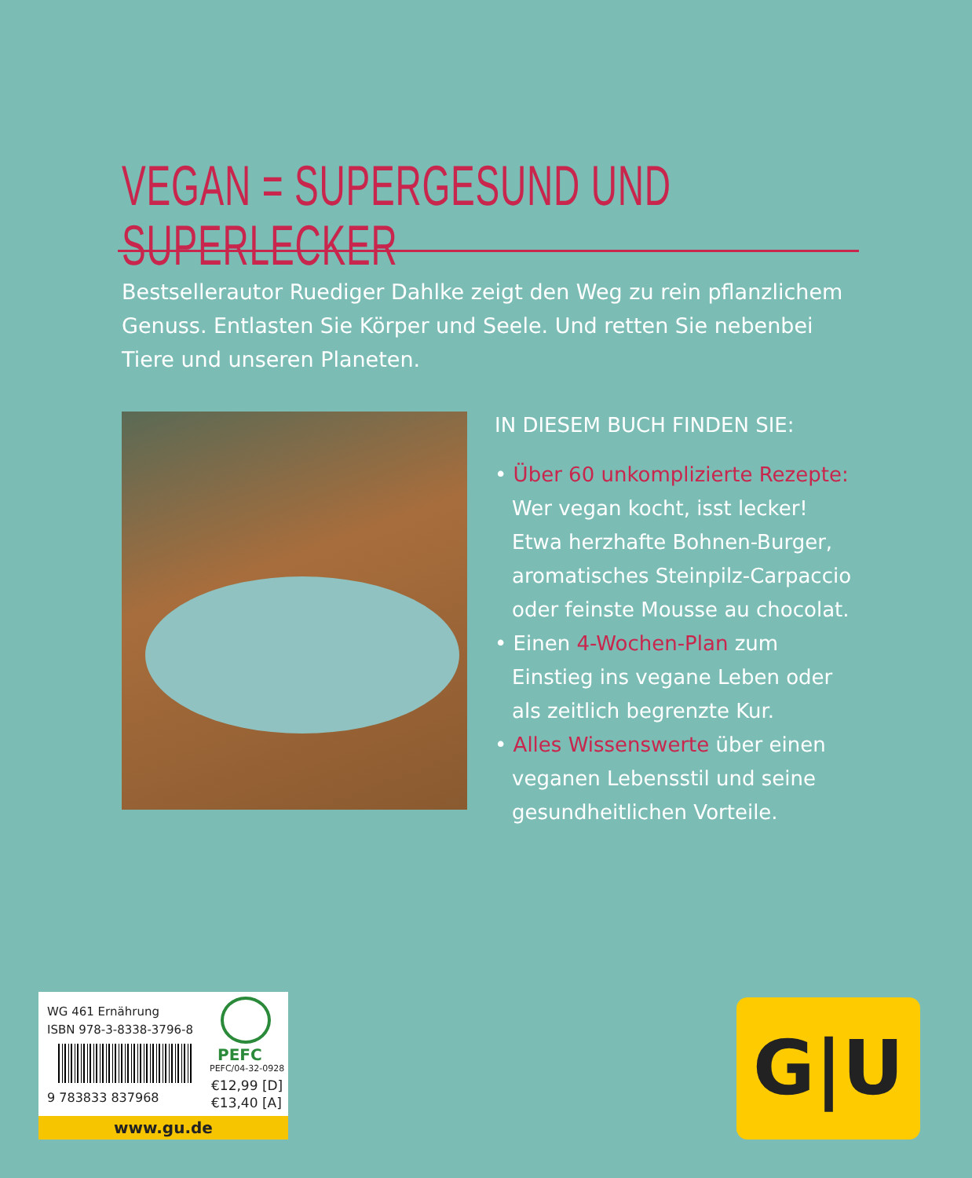VEGAN = SUPERGESUND UND SUPERLECKER
Bestsellerautor Ruediger Dahlke zeigt den Weg zu rein pflanzlichem Genuss. Entlasten Sie Körper und Seele. Und retten Sie nebenbei Tiere und unseren Planeten.
IN DIESEM BUCH FINDEN SIE:
• Über 60 unkomplizierte Rezepte: Wer vegan kocht, isst lecker! Etwa herzhafte Bohnen-Burger, aromatisches Steinpilz-Carpaccio oder feinste Mousse au chocolat.
• Einen 4-Wochen-Plan zum Einstieg ins vegane Leben oder als zeitlich begrenzte Kur.
• Alles Wissenswerte über einen veganen Lebensstil und seine gesundheitlichen Vorteile.
WG 461 Ernährung
ISBN 978-3-8338-3796-8
9 783833 837968
PEFC
PEFC/04-32-0928
€12,99 [D]
€13,40 [A]
www.gu.de
G|U